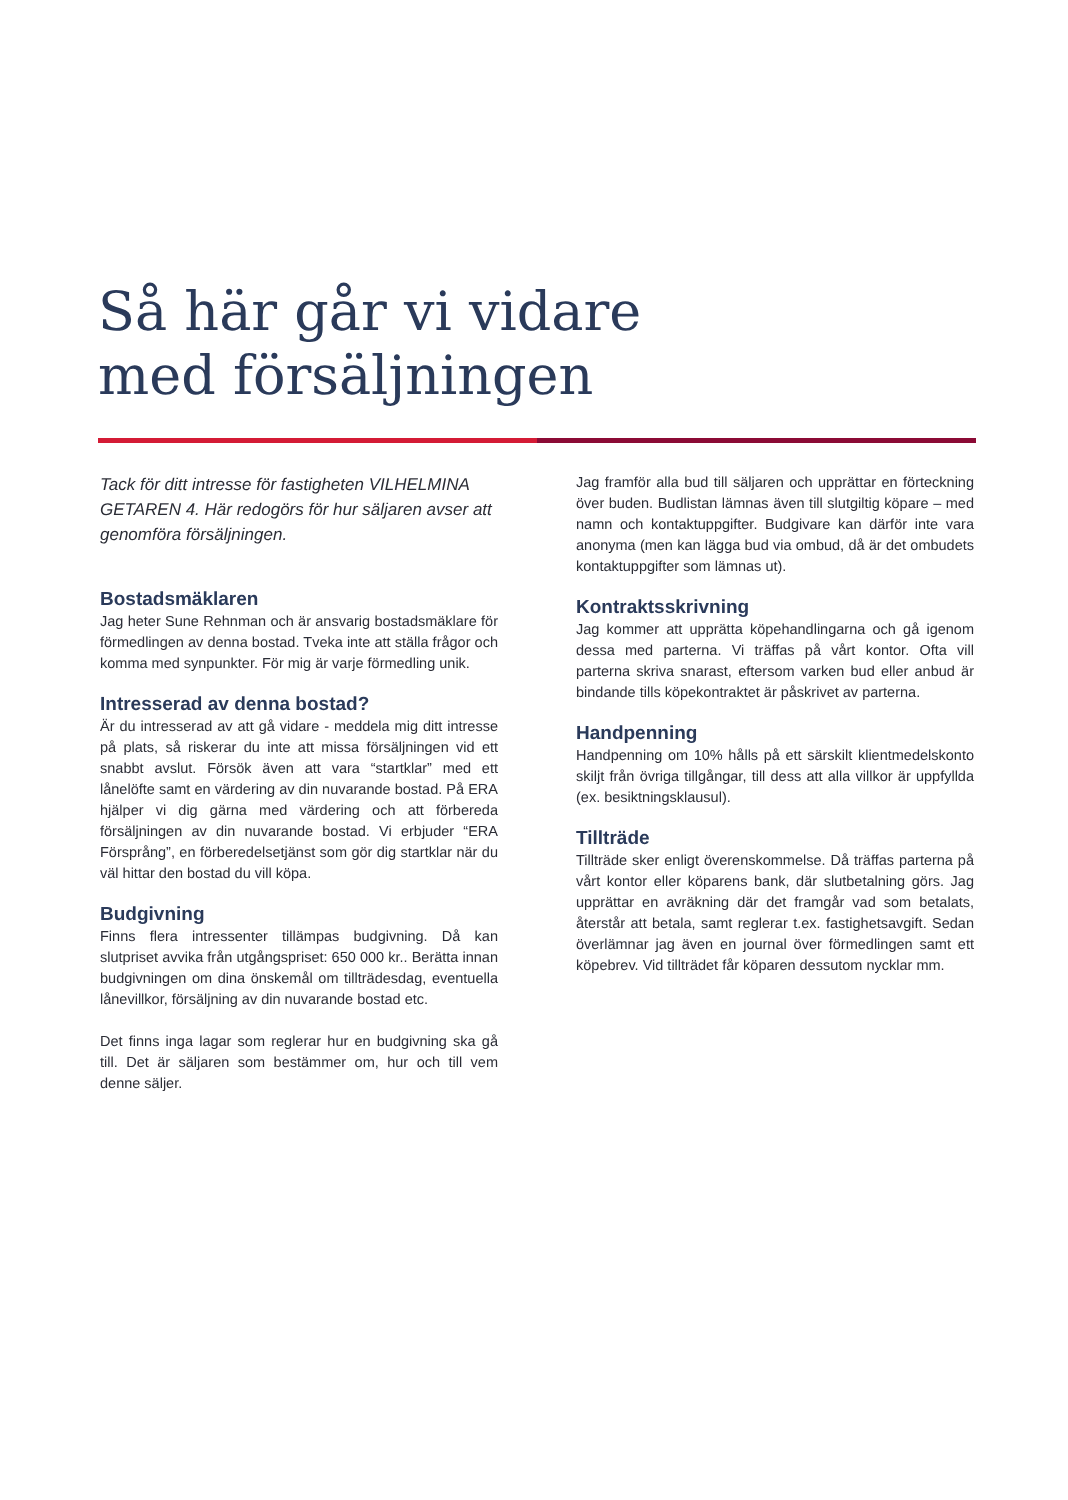Så här går vi vidare
med försäljningen
Tack för ditt intresse för fastigheten VILHELMINA GETAREN 4. Här redogörs för hur säljaren avser att genomföra försäljningen.
Bostadsmäklaren
Jag heter Sune Rehnman och är ansvarig bostadsmäklare för förmedlingen av denna bostad. Tveka inte att ställa frågor och komma med synpunkter. För mig är varje förmedling unik.
Intresserad av denna bostad?
Är du intresserad av att gå vidare - meddela mig ditt intresse på plats, så riskerar du inte att missa försäljningen vid ett snabbt avslut. Försök även att vara “startklar” med ett lånelöfte samt en värdering av din nuvarande bostad. På ERA hjälper vi dig gärna med värdering och att förbereda försäljningen av din nuvarande bostad. Vi erbjuder “ERA Försprång”, en förberedelsetjänst som gör dig startklar när du väl hittar den bostad du vill köpa.
Budgivning
Finns flera intressenter tillämpas budgivning. Då kan slutpriset avvika från utgångspriset: 650 000 kr.. Berätta innan budgivningen om dina önskemål om tillträdesdag, eventuella lånevillkor, försäljning av din nuvarande bostad etc.
Det finns inga lagar som reglerar hur en budgivning ska gå till. Det är säljaren som bestämmer om, hur och till vem denne säljer.
Jag framför alla bud till säljaren och upprättar en förteckning över buden. Budlistan lämnas även till slutgiltig köpare – med namn och kontaktuppgifter. Budgivare kan därför inte vara anonyma (men kan lägga bud via ombud, då är det ombudets kontaktuppgifter som lämnas ut).
Kontraktsskrivning
Jag kommer att upprätta köpehandlingarna och gå igenom dessa med parterna. Vi träffas på vårt kontor. Ofta vill parterna skriva snarast, eftersom varken bud eller anbud är bindande tills köpekontraktet är påskrivet av parterna.
Handpenning
Handpenning om 10% hålls på ett särskilt klientmedelskonto skiljt från övriga tillgångar, till dess att alla villkor är uppfyllda (ex. besiktningsklausul).
Tillträde
Tillträde sker enligt överenskommelse. Då träffas parterna på vårt kontor eller köparens bank, där slutbetalning görs. Jag upprättar en avräkning där det framgår vad som betalats, återstår att betala, samt reglerar t.ex. fastighetsavgift. Sedan överlämnar jag även en journal över förmedlingen samt ett köpebrev. Vid tillträdet får köparen dessutom nycklar mm.